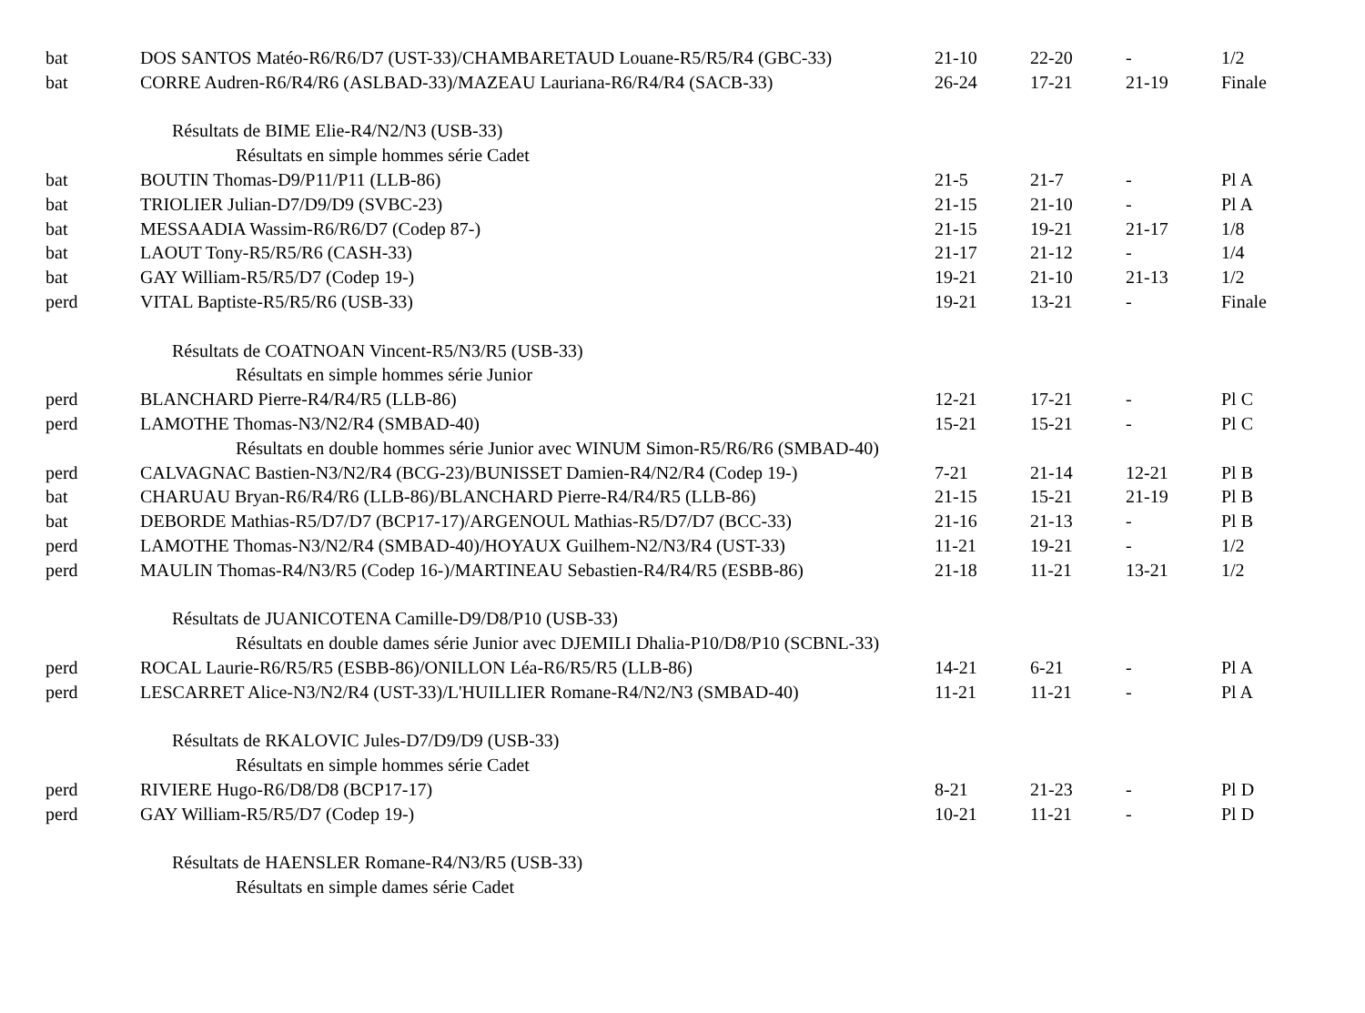| bat | DOS SANTOS Matéo-R6/R6/D7 (UST-33)/CHAMBARETAUD Louane-R5/R5/R4 (GBC-33) | 21-10 | 22-20 | - | 1/2 |
| bat | CORRE Audren-R6/R4/R6 (ASLBAD-33)/MAZEAU Lauriana-R6/R4/R4 (SACB-33) | 26-24 | 17-21 | 21-19 | Finale |
| | Résultats de BIME Elie-R4/N2/N3 (USB-33) | | | | |
| | Résultats en simple hommes série Cadet | | | | |
| bat | BOUTIN Thomas-D9/P11/P11 (LLB-86) | 21-5 | 21-7 | - | Pl A |
| bat | TRIOLIER Julian-D7/D9/D9 (SVBC-23) | 21-15 | 21-10 | - | Pl A |
| bat | MESSAADIA Wassim-R6/R6/D7 (Codep 87-) | 21-15 | 19-21 | 21-17 | 1/8 |
| bat | LAOUT Tony-R5/R5/R6 (CASH-33) | 21-17 | 21-12 | - | 1/4 |
| bat | GAY William-R5/R5/D7 (Codep 19-) | 19-21 | 21-10 | 21-13 | 1/2 |
| perd | VITAL Baptiste-R5/R5/R6 (USB-33) | 19-21 | 13-21 | - | Finale |
| | Résultats de COATNOAN Vincent-R5/N3/R5 (USB-33) | | | | |
| | Résultats en simple hommes série Junior | | | | |
| perd | BLANCHARD Pierre-R4/R4/R5 (LLB-86) | 12-21 | 17-21 | - | Pl C |
| perd | LAMOTHE Thomas-N3/N2/R4 (SMBAD-40) | 15-21 | 15-21 | - | Pl C |
| | Résultats en double hommes série Junior avec WINUM Simon-R5/R6/R6 (SMBAD-40) | | | | |
| perd | CALVAGNAC Bastien-N3/N2/R4 (BCG-23)/BUNISSET Damien-R4/N2/R4 (Codep 19-) | 7-21 | 21-14 | 12-21 | Pl B |
| bat | CHARUAU Bryan-R6/R4/R6 (LLB-86)/BLANCHARD Pierre-R4/R4/R5 (LLB-86) | 21-15 | 15-21 | 21-19 | Pl B |
| bat | DEBORDE Mathias-R5/D7/D7 (BCP17-17)/ARGENOUL Mathias-R5/D7/D7 (BCC-33) | 21-16 | 21-13 | - | Pl B |
| perd | LAMOTHE Thomas-N3/N2/R4 (SMBAD-40)/HOYAUX Guilhem-N2/N3/R4 (UST-33) | 11-21 | 19-21 | - | 1/2 |
| perd | MAULIN Thomas-R4/N3/R5 (Codep 16-)/MARTINEAU Sebastien-R4/R4/R5 (ESBB-86) | 21-18 | 11-21 | 13-21 | 1/2 |
| | Résultats de JUANICOTENA Camille-D9/D8/P10 (USB-33) | | | | |
| | Résultats en double dames série Junior avec DJEMILI Dhalia-P10/D8/P10 (SCBNL-33) | | | | |
| perd | ROCAL Laurie-R6/R5/R5 (ESBB-86)/ONILLON Léa-R6/R5/R5 (LLB-86) | 14-21 | 6-21 | - | Pl A |
| perd | LESCARRET Alice-N3/N2/R4 (UST-33)/L'HUILLIER Romane-R4/N2/N3 (SMBAD-40) | 11-21 | 11-21 | - | Pl A |
| | Résultats de RKALOVIC Jules-D7/D9/D9 (USB-33) | | | | |
| | Résultats en simple hommes série Cadet | | | | |
| perd | RIVIERE Hugo-R6/D8/D8 (BCP17-17) | 8-21 | 21-23 | - | Pl D |
| perd | GAY William-R5/R5/D7 (Codep 19-) | 10-21 | 11-21 | - | Pl D |
| | Résultats de HAENSLER Romane-R4/N3/R5 (USB-33) | | | | |
| | Résultats en simple dames série Cadet | | | | |